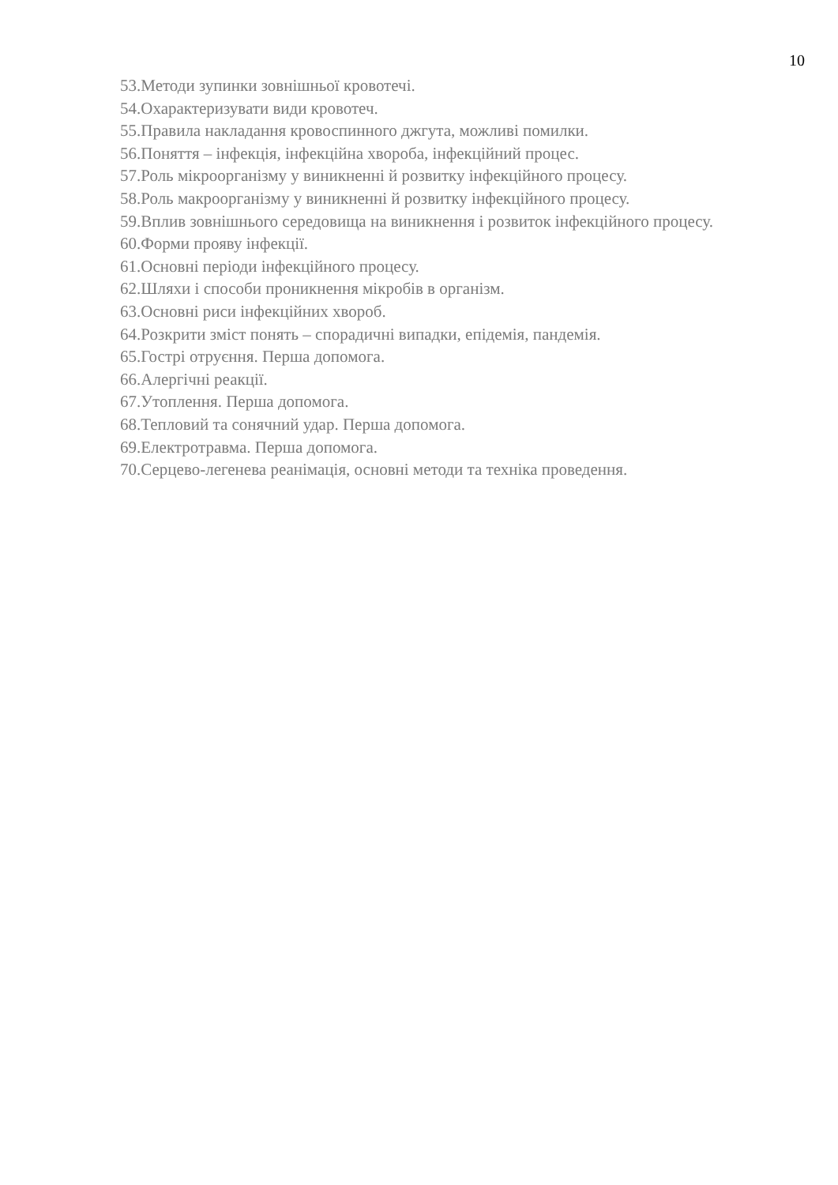10
53.Методи зупинки зовнішньої кровотечі.
54.Охарактеризувати види кровотеч.
55.Правила накладання кровоспинного джгута, можливі помилки.
56.Поняття – інфекція, інфекційна хвороба, інфекційний процес.
57.Роль мікроорганізму у виникненні й розвитку інфекційного процесу.
58.Роль макроорганізму у виникненні й розвитку інфекційного процесу.
59.Вплив зовнішнього середовища на виникнення і розвиток інфекційного процесу.
60.Форми прояву інфекції.
61.Основні періоди інфекційного процесу.
62.Шляхи і способи проникнення мікробів в організм.
63.Основні риси інфекційних хвороб.
64.Розкрити зміст понять – спорадичні випадки, епідемія, пандемія.
65.Гострі отруєння. Перша допомога.
66.Алергічні реакції.
67.Утоплення. Перша допомога.
68.Тепловий та сонячний удар. Перша допомога.
69.Електротравма. Перша допомога.
70.Серцево-легенева реанімація, основні методи та техніка проведення.